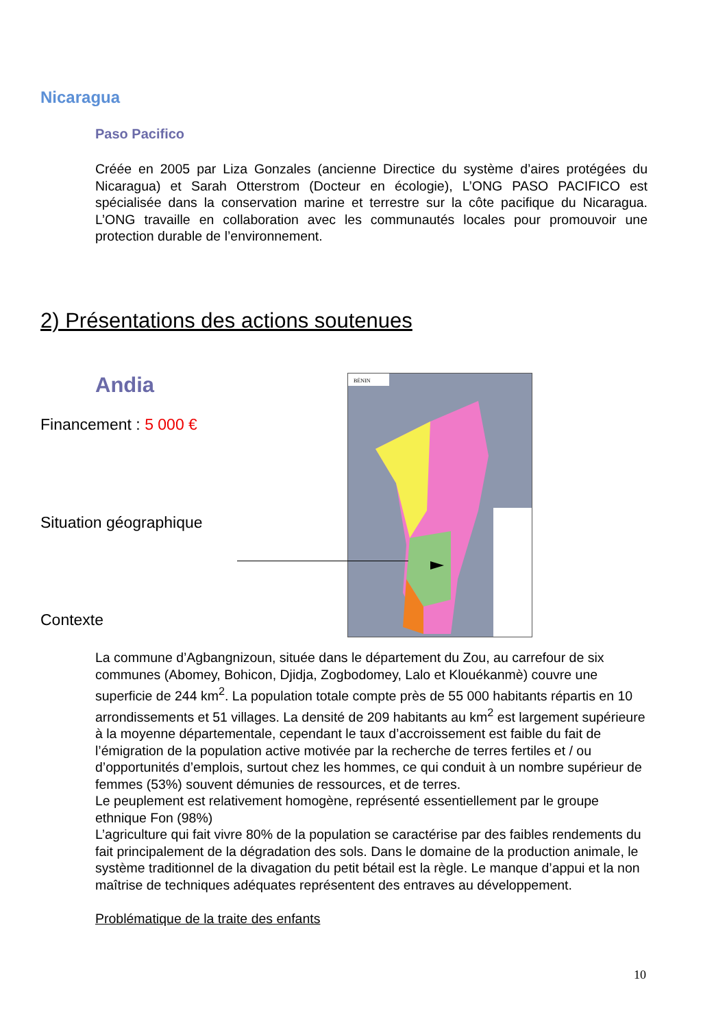Nicaragua
Paso Pacifico
Créée en 2005 par Liza Gonzales (ancienne Directice du système d’aires protégées du Nicaragua) et Sarah Otterstrom (Docteur en écologie), L’ONG PASO PACIFICO est spécialisée dans la conservation marine et terrestre sur la côte pacifique du Nicaragua. L’ONG travaille en collaboration avec les communautés locales pour promouvoir une protection durable de l’environnement.
2) Présentations des actions soutenues
Andia
Financement : 5 000 €
Situation géographique
Contexte
BÉNIN
La commune d’Agbangnizoun, située dans le département du Zou, au carrefour de six communes (Abomey, Bohicon, Djidja, Zogbodomey, Lalo et Klouékanmè) couvre une superficie de 244 km<sup>2</sup>. La population totale compte près de 55 000 habitants répartis en 10 arrondissements et 51 villages. La densité de 209 habitants au km<sup>2</sup> est largement supérieure à la moyenne départementale, cependant le taux d’accroissement est faible du fait de l’émigration de la population active motivée par la recherche de terres fertiles et / ou d’opportunités d’emplois, surtout chez les hommes, ce qui conduit à un nombre supérieur de femmes (53%) souvent démunies de ressources, et de terres.
Le peuplement est relativement homogène, représenté essentiellement par le groupe ethnique Fon (98%)
L’agriculture qui fait vivre 80% de la population se caractérise par des faibles rendements du fait principalement de la dégradation des sols. Dans le domaine de la production animale, le système traditionnel de la divagation du petit bétail est la règle. Le manque d’appui et la non maîtrise de techniques adéquates représentent des entraves au développement.
Problématique de la traite des enfants
10